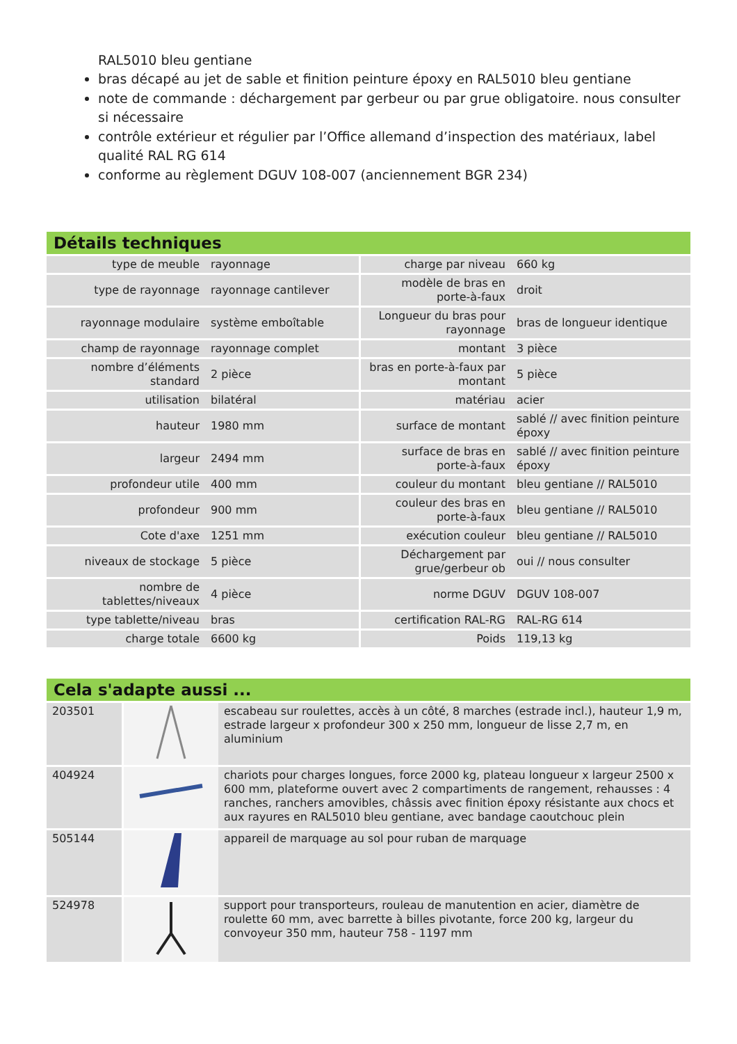RAL5010 bleu gentiane
bras décapé au jet de sable et finition peinture époxy en RAL5010 bleu gentiane
note de commande : déchargement par gerbeur ou par grue obligatoire. nous consulter si nécessaire
contrôle extérieur et régulier par l’Office allemand d’inspection des matériaux, label qualité RAL RG 614
conforme au règlement DGUV 108-007 (anciennement BGR 234)
Détails techniques
| type de meuble | rayonnage | charge par niveau | 660 kg |
| type de rayonnage | rayonnage cantilever | modèle de bras en porte-à-faux | droit |
| rayonnage modulaire | système emboîtable | Longueur du bras pour rayonnage | bras de longueur identique |
| champ de rayonnage | rayonnage complet | montant | 3 pièce |
| nombre d’éléments standard | 2 pièce | bras en porte-à-faux par montant | 5 pièce |
| utilisation | bilatéral | matériau | acier |
| hauteur | 1980 mm | surface de montant | sablé // avec finition peinture époxy |
| largeur | 2494 mm | surface de bras en porte-à-faux | sablé // avec finition peinture époxy |
| profondeur utile | 400 mm | couleur du montant | bleu gentiane // RAL5010 |
| profondeur | 900 mm | couleur des bras en porte-à-faux | bleu gentiane // RAL5010 |
| Cote d'axe | 1251 mm | exécution couleur | bleu gentiane // RAL5010 |
| niveaux de stockage | 5 pièce | Déchargement par grue/gerbeur ob | oui // nous consulter |
| nombre de tablettes/niveaux | 4 pièce | norme DGUV | DGUV 108-007 |
| type tablette/niveau | bras | certification RAL-RG | RAL-RG 614 |
| charge totale | 6600 kg | Poids | 119,13 kg |
Cela s'adapte aussi ...
| 203501 | | escabeau sur roulettes, accès à un côté, 8 marches (estrade incl.), hauteur 1,9 m, estrade largeur x profondeur 300 x 250 mm, longueur de lisse 2,7 m, en aluminium |
| 404924 | | chariots pour charges longues, force 2000 kg, plateau longueur x largeur 2500 x 600 mm, plateforme ouvert avec 2 compartiments de rangement, rehausses : 4 ranches, ranchers amovibles, châssis avec finition époxy résistante aux chocs et aux rayures en RAL5010 bleu gentiane, avec bandage caoutchouc plein |
| 505144 | | appareil de marquage au sol pour ruban de marquage |
| 524978 | | support pour transporteurs, rouleau de manutention en acier, diamètre de roulette 60 mm, avec barrette à billes pivotante, force 200 kg, largeur du convoyeur 350 mm, hauteur 758 - 1197 mm |